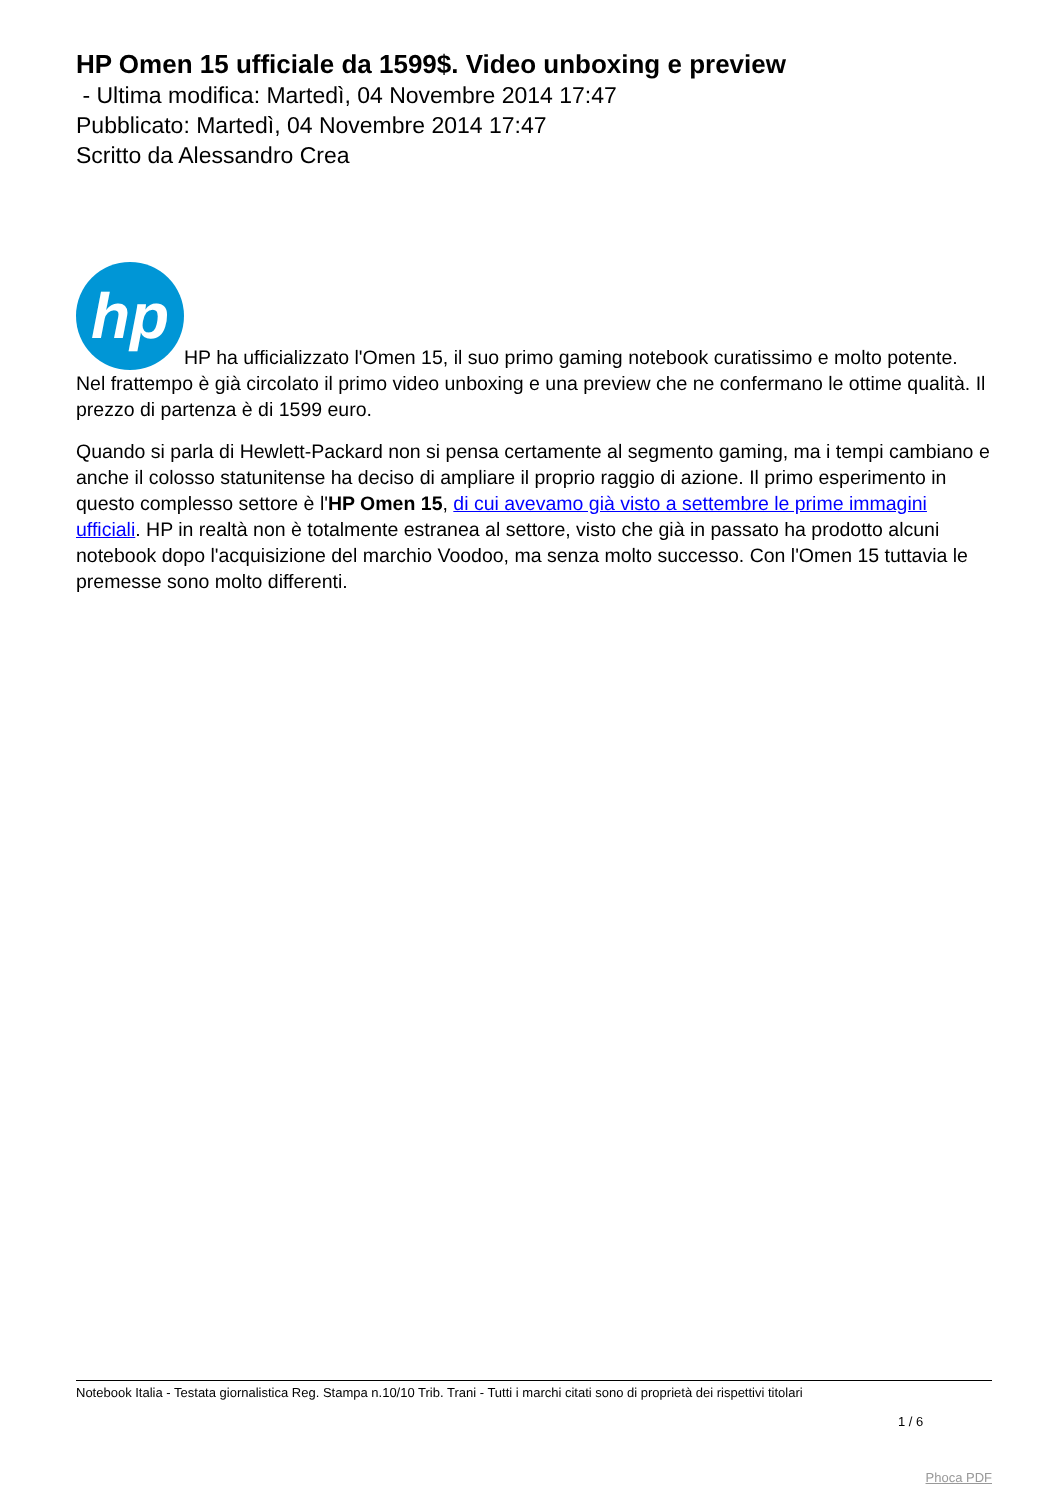HP Omen 15 ufficiale da 1599$. Video unboxing e preview
- Ultima modifica: Martedì, 04 Novembre 2014 17:47
Pubblicato: Martedì, 04 Novembre 2014 17:47
Scritto da Alessandro Crea
hp HP ha ufficializzato l'Omen 15, il suo primo gaming notebook curatissimo e molto potente. Nel frattempo è già circolato il primo video unboxing e una preview che ne confermano le ottime qualità. Il prezzo di partenza è di 1599 euro.
Quando si parla di Hewlett-Packard non si pensa certamente al segmento gaming, ma i tempi cambiano e anche il colosso statunitense ha deciso di ampliare il proprio raggio di azione. Il primo esperimento in questo complesso settore è l'HP Omen 15, di cui avevamo già visto a settembre le prime immagini ufficiali. HP in realtà non è totalmente estranea al settore, visto che già in passato ha prodotto alcuni notebook dopo l'acquisizione del marchio Voodoo, ma senza molto successo. Con l'Omen 15 tuttavia le premesse sono molto differenti.
Notebook Italia - Testata giornalistica Reg. Stampa n.10/10 Trib. Trani - Tutti i marchi citati sono di proprietà dei rispettivi titolari
1 / 6
Phoca PDF